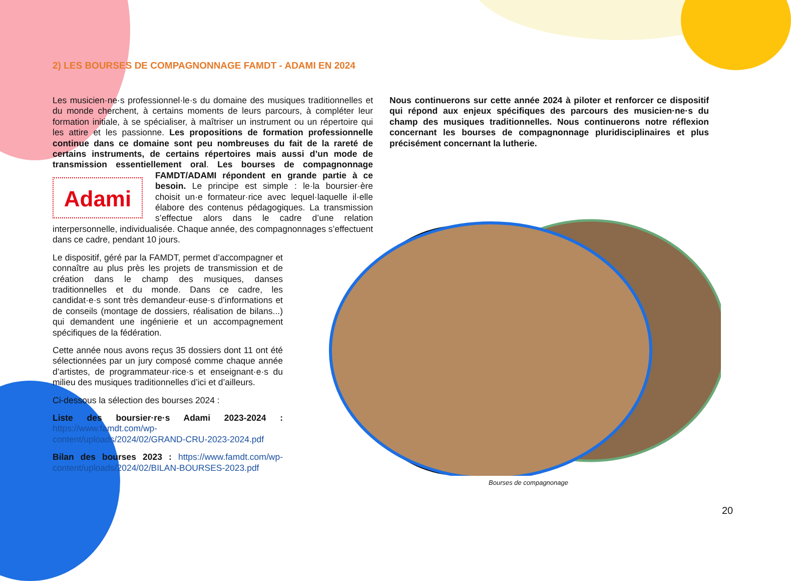2) LES BOURSES DE COMPAGNONNAGE FAMDT - ADAMI EN 2024
Les musicien·ne·s professionnel·le·s du domaine des musiques traditionnelles et du monde cherchent, à certains moments de leurs parcours, à compléter leur formation initiale, à se spécialiser, à maîtriser un instrument ou un répertoire qui les attire et les passionne. Les propositions de formation professionnelle continue dans ce domaine sont peu nombreuses du fait de la rareté de certains instruments, de certains répertoires mais aussi d’un mode de transmission essentiellement oral. Les bourses de compagnonnage Adami FAMDT/ADAMI répondent en grande partie à ce besoin. Le principe est simple : le·la boursier·ère choisit un·e formateur·rice avec lequel·laquelle il·elle élabore des contenus pédagogiques. La transmission s’effectue alors dans le cadre d’une relation interpersonnelle, individualisée. Chaque année, des compagnonnages s’effectuent dans ce cadre, pendant 10 jours.
Le dispositif, géré par la FAMDT, permet d’accompagner et connaître au plus près les projets de transmission et de création dans le champ des musiques, danses traditionnelles et du monde. Dans ce cadre, les candidat·e·s sont très demandeur·euse·s d’informations et de conseils (montage de dossiers, réalisation de bilans...) qui demandent une ingénierie et un accompagnement spécifiques de la fédération.
Cette année nous avons reçus 35 dossiers dont 11 ont été sélectionnées par un jury composé comme chaque année d’artistes, de programmateur·rice·s et enseignant·e·s du milieu des musiques traditionnelles d’ici et d’ailleurs.
Ci-dessous la sélection des bourses 2024 :
Liste des boursier·re·s Adami 2023-2024 : https://www.famdt.com/wp-content/uploads/2024/02/GRAND-CRU-2023-2024.pdf
Bilan des bourses 2023 : https://www.famdt.com/wp-content/uploads/2024/02/BILAN-BOURSES-2023.pdf
Nous continuerons sur cette année 2024 à piloter et renforcer ce dispositif qui répond aux enjeux spécifiques des parcours des musicien·ne·s du champ des musiques traditionnelles. Nous continuerons notre réflexion concernant les bourses de compagnonnage pluridisciplinaires et plus précisément concernant la lutherie.
Bourses de compagnonage
20